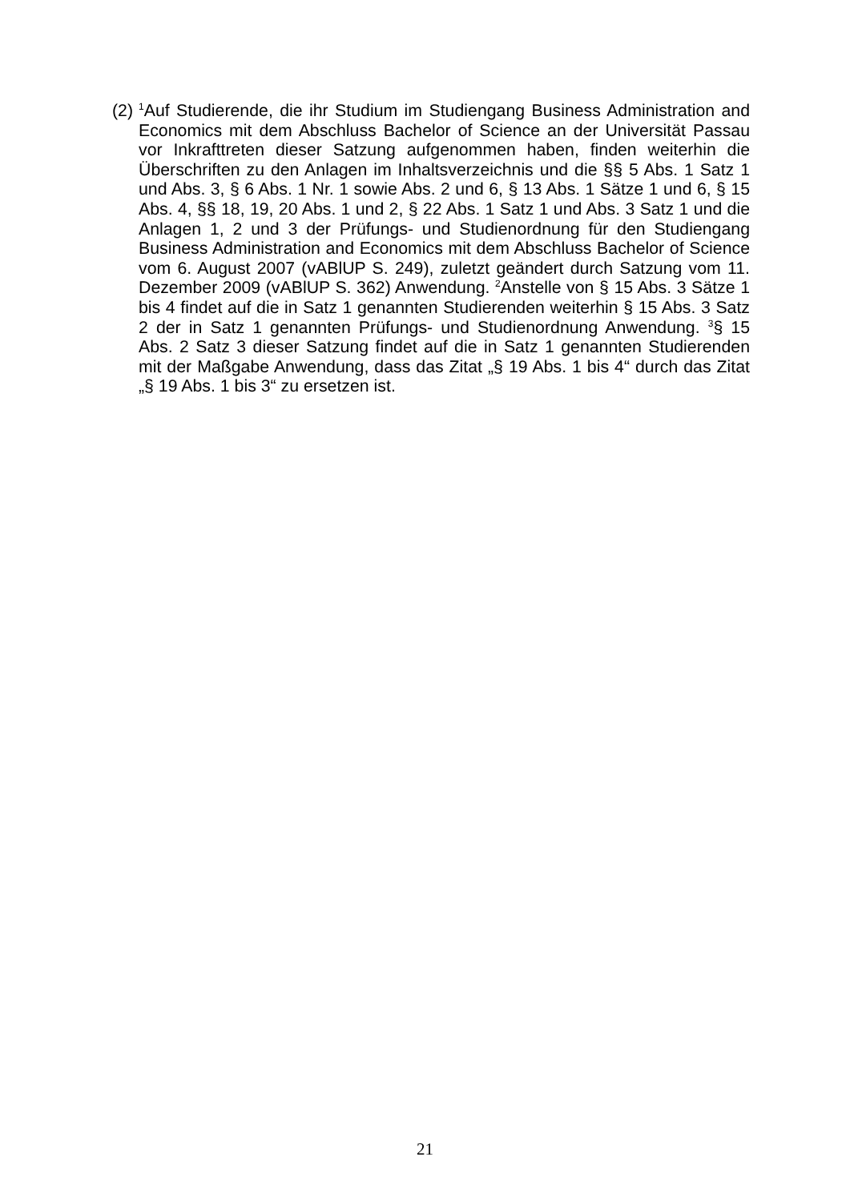(2) <sup>1</sup>Auf Studierende, die ihr Studium im Studiengang Business Administration and Economics mit dem Abschluss Bachelor of Science an der Universität Passau vor Inkrafttreten dieser Satzung aufgenommen haben, finden weiterhin die Überschriften zu den Anlagen im Inhaltsverzeichnis und die §§ 5 Abs. 1 Satz 1 und Abs. 3, § 6 Abs. 1 Nr. 1 sowie Abs. 2 und 6, § 13 Abs. 1 Sätze 1 und 6, § 15 Abs. 4, §§ 18, 19, 20 Abs. 1 und 2, § 22 Abs. 1 Satz 1 und Abs. 3 Satz 1 und die Anlagen 1, 2 und 3 der Prüfungs- und Studienordnung für den Studiengang Business Administration and Economics mit dem Abschluss Bachelor of Sci­ence vom 6. August 2007 (vABlUP S. 249), zuletzt geändert durch Satzung vom 11. Dezember 2009 (vABlUP S. 362) Anwendung. <sup>2</sup>Anstelle von § 15 Abs. 3 Sätze 1 bis 4 findet auf die in Satz 1 genannten Studierenden weiterhin § 15 Abs. 3 Satz 2 der in Satz 1 genannten Prüfungs- und Studienordnung Anwen­dung. <sup>3</sup>§ 15 Abs. 2 Satz 3 dieser Satzung findet auf die in Satz 1 genannten Studierenden mit der Maßgabe Anwendung, dass das Zitat „§ 19 Abs. 1 bis 4“ durch das Zitat „§ 19 Abs. 1 bis 3“ zu ersetzen ist.
21